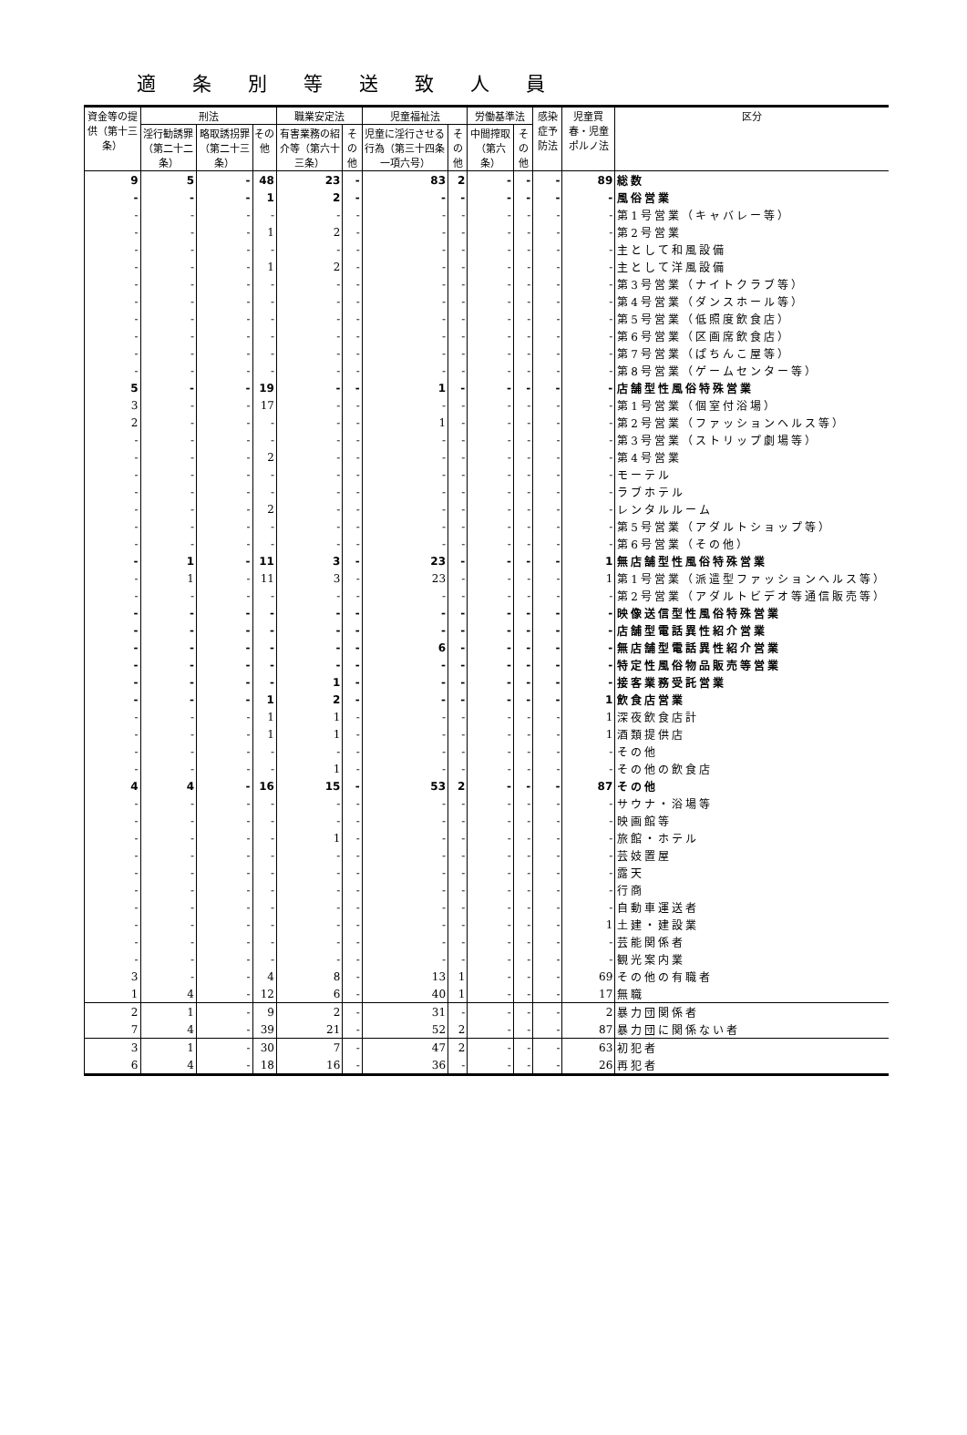適条別等送致人員
| 資金等の提供（第十三条） | 刑法 | | | 職業安定法 | | 児童福祉法 | | 労働基準法 | | 感染症予防法 | 児童買春・児童ポルノ法 | 区分 |
| --- | --- | --- | --- | --- | --- | --- | --- | --- | --- | --- | --- | --- |
| | 淫行勧誘罪（第二十二条） | 略取誘拐罪（第二十三条） | その他 | 有害業務の紹介等（第六十三条） | その他 | 児童に淫行させる行為（第三十四条一項六号） | その他 | 中間搾取（第六条） | その他 | | | |
| 9 | 5 | - | 48 | 23 | - | 83 | 2 | - | - | - | 89 | 総数 |
| - | - | - | 1 | 2 | - | - | - | - | - | - | - | 風俗営業 |
| - | - | - | - | - | - | - | - | - | - | - | - | 第1号営業（キャバレー等） |
| - | - | - | 1 | 2 | - | - | - | - | - | - | - | 第2号営業 |
| - | - | - | - | - | - | - | - | - | - | - | - | 主として和風設備 |
| - | - | - | 1 | 2 | - | - | - | - | - | - | - | 主として洋風設備 |
| - | - | - | - | - | - | - | - | - | - | - | - | 第3号営業（ナイトクラブ等） |
| - | - | - | - | - | - | - | - | - | - | - | - | 第4号営業（ダンスホール等） |
| - | - | - | - | - | - | - | - | - | - | - | - | 第5号営業（低照度飲食店） |
| - | - | - | - | - | - | - | - | - | - | - | - | 第6号営業（区画席飲食店） |
| - | - | - | - | - | - | - | - | - | - | - | - | 第7号営業（ぱちんこ屋等） |
| - | - | - | - | - | - | - | - | - | - | - | - | 第8号営業（ゲームセンター等） |
| 5 | - | - | 19 | - | - | 1 | - | - | - | - | - | 店舗型性風俗特殊営業 |
| 3 | - | - | 17 | - | - | - | - | - | - | - | - | 第1号営業（個室付浴場） |
| 2 | - | - | - | - | - | 1 | - | - | - | - | - | 第2号営業（ファッションヘルス等） |
| - | - | - | - | - | - | - | - | - | - | - | - | 第3号営業（ストリップ劇場等） |
| - | - | - | 2 | - | - | - | - | - | - | - | - | 第4号営業 |
| - | - | - | - | - | - | - | - | - | - | - | - | モーテル |
| - | - | - | - | - | - | - | - | - | - | - | - | ラブホテル |
| - | - | - | 2 | - | - | - | - | - | - | - | - | レンタルルーム |
| - | - | - | - | - | - | - | - | - | - | - | - | 第5号営業（アダルトショップ等） |
| - | - | - | - | - | - | - | - | - | - | - | - | 第6号営業（その他） |
| - | 1 | - | 11 | 3 | - | 23 | - | - | - | - | 1 | 無店舗型性風俗特殊営業 |
| - | 1 | - | 11 | 3 | - | 23 | - | - | - | - | 1 | 第1号営業（派遣型ファッションヘルス等） |
| - | - | - | - | - | - | - | - | - | - | - | - | 第2号営業（アダルトビデオ等通信販売等） |
| - | - | - | - | - | - | - | - | - | - | - | - | 映像送信型性風俗特殊営業 |
| - | - | - | - | - | - | - | - | - | - | - | - | 店舗型電話異性紹介営業 |
| - | - | - | - | - | - | 6 | - | - | - | - | - | 無店舗型電話異性紹介営業 |
| - | - | - | - | - | - | - | - | - | - | - | - | 特定性風俗物品販売等営業 |
| - | - | - | - | 1 | - | - | - | - | - | - | - | 接客業務受託営業 |
| - | - | - | 1 | 2 | - | - | - | - | - | - | 1 | 飲食店営業 |
| - | - | - | 1 | 1 | - | - | - | - | - | - | 1 | 深夜飲食店計 |
| - | - | - | 1 | 1 | - | - | - | - | - | - | 1 | 酒類提供店 |
| - | - | - | - | - | - | - | - | - | - | - | - | その他 |
| - | - | - | - | 1 | - | - | - | - | - | - | - | その他の飲食店 |
| 4 | 4 | - | 16 | 15 | - | 53 | 2 | - | - | - | 87 | その他 |
| - | - | - | - | - | - | - | - | - | - | - | - | サウナ・浴場等 |
| - | - | - | - | - | - | - | - | - | - | - | - | 映画館等 |
| - | - | - | - | 1 | - | - | - | - | - | - | - | 旅館・ホテル |
| - | - | - | - | - | - | - | - | - | - | - | - | 芸妓置屋 |
| - | - | - | - | - | - | - | - | - | - | - | - | 露天 |
| - | - | - | - | - | - | - | - | - | - | - | - | 行商 |
| - | - | - | - | - | - | - | - | - | - | - | - | 自動車運送者 |
| - | - | - | - | - | - | - | - | - | - | - | 1 | 土建・建設業 |
| - | - | - | - | - | - | - | - | - | - | - | - | 芸能関係者 |
| - | - | - | - | - | - | - | - | - | - | - | - | 観光案内業 |
| 3 | - | - | 4 | 8 | - | 13 | 1 | - | - | - | 69 | その他の有職者 |
| 1 | 4 | - | 12 | 6 | - | 40 | 1 | - | - | - | 17 | 無職 |
| 2 | 1 | - | 9 | 2 | - | 31 | - | - | - | - | 2 | 暴力団関係者 |
| 7 | 4 | - | 39 | 21 | - | 52 | 2 | - | - | - | 87 | 暴力団に関係ない者 |
| 3 | 1 | - | 30 | 7 | - | 47 | 2 | - | - | - | 63 | 初犯者 |
| 6 | 4 | - | 18 | 16 | - | 36 | - | - | - | - | 26 | 再犯者 |